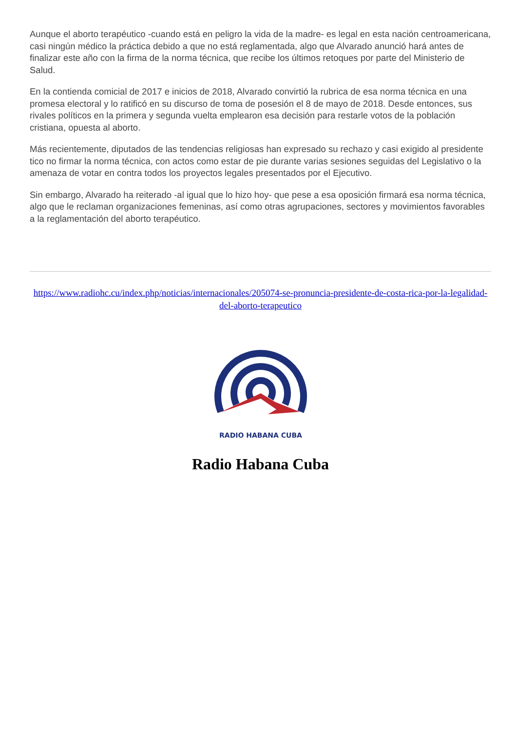Aunque el aborto terapéutico -cuando está en peligro la vida de la madre- es legal en esta nación centroamericana, casi ningún médico la práctica debido a que no está reglamentada, algo que Alvarado anunció hará antes de finalizar este año con la firma de la norma técnica, que recibe los últimos retoques por parte del Ministerio de Salud.
En la contienda comicial de 2017 e inicios de 2018, Alvarado convirtió la rubrica de esa norma técnica en una promesa electoral y lo ratificó en su discurso de toma de posesión el 8 de mayo de 2018. Desde entonces, sus rivales políticos en la primera y segunda vuelta emplearon esa decisión para restarle votos de la población cristiana, opuesta al aborto.
Más recientemente, diputados de las tendencias religiosas han expresado su rechazo y casi exigido al presidente tico no firmar la norma técnica, con actos como estar de pie durante varias sesiones seguidas del Legislativo o la amenaza de votar en contra todos los proyectos legales presentados por el Ejecutivo.
Sin embargo, Alvarado ha reiterado -al igual que lo hizo hoy- que pese a esa oposición firmará esa norma técnica, algo que le reclaman organizaciones femeninas, así como otras agrupaciones, sectores y movimientos favorables a la reglamentación del aborto terapéutico.
https://www.radiohc.cu/index.php/noticias/internacionales/205074-se-pronuncia-presidente-de-costa-rica-por-la-legalidad-del-aborto-terapeutico
RADIO HABANA CUBA
Radio Habana Cuba